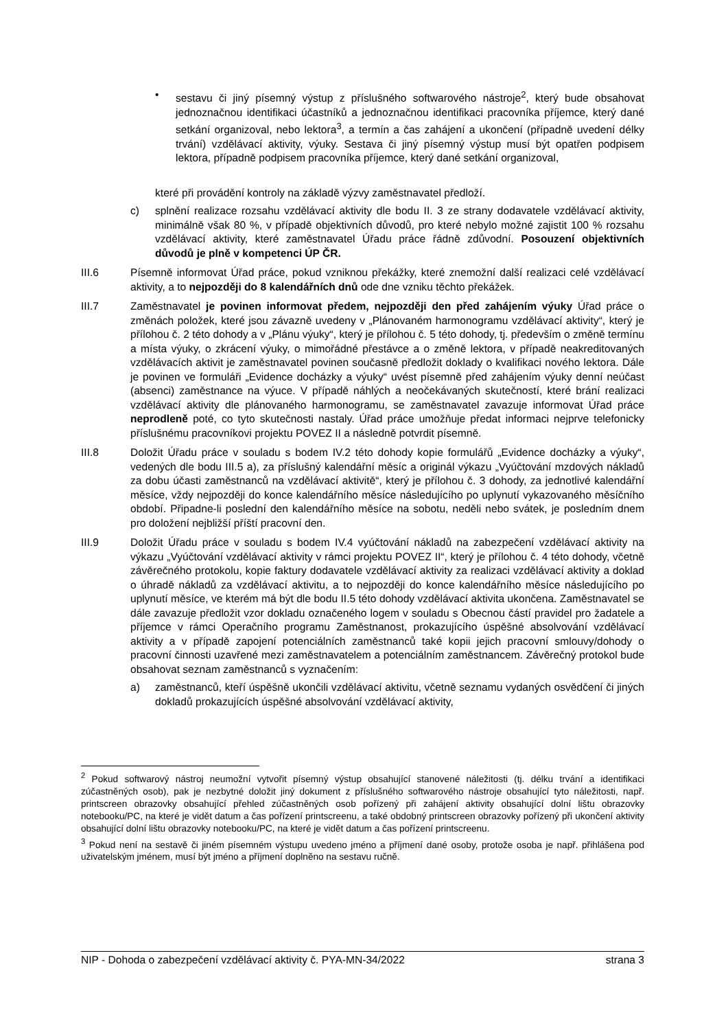• sestavu či jiný písemný výstup z příslušného softwarového nástroje<sup>2</sup>, který bude obsahovat jednoznačnou identifikaci účastníků a jednoznačnou identifikaci pracovníka příjemce, který dané setkání organizoval, nebo lektora<sup>3</sup>, a termín a čas zahájení a ukončení (případně uvedení délky trvání) vzdělávací aktivity, výuky. Sestava či jiný písemný výstup musí být opatřen podpisem lektora, případně podpisem pracovníka příjemce, který dané setkání organizoval,
které při provádění kontroly na základě výzvy zaměstnavatel předloží.
c) splnění realizace rozsahu vzdělávací aktivity dle bodu II. 3 ze strany dodavatele vzdělávací aktivity, minimálně však 80 %, v případě objektivních důvodů, pro které nebylo možné zajistit 100 % rozsahu vzdělávací aktivity, které zaměstnavatel Úřadu práce řádně zdůvodní. Posouzení objektivních důvodů je plně v kompetenci ÚP ČR.
III.6 Písemně informovat Úřad práce, pokud vzniknou překážky, které znemožní další realizaci celé vzdělávací aktivity, a to nejpozději do 8 kalendářních dnů ode dne vzniku těchto překážek.
III.7 Zaměstnavatel je povinen informovat předem, nejpozději den před zahájením výuky Úřad práce o změnách položek, které jsou závazně uvedeny v „Plánovaném harmonogramu vzdělávací aktivity“, který je přílohou č. 2 této dohody a v „Plánu výuky“, který je přílohou č. 5 této dohody, tj. především o změně termínu a místa výuky, o zkrácení výuky, o mimořádné přestávce a o změně lektora, v případě neakreditovaných vzdělávacích aktivit je zaměstnavatel povinen současně předložit doklady o kvalifikaci nového lektora. Dále je povinen ve formuláři „Evidence docházky a výuky“ uvést písemně před zahájením výuky denní neúčast (absenci) zaměstnance na výuce. V případě náhlých a neočekávaných skutečností, které brání realizaci vzdělávací aktivity dle plánovaného harmonogramu, se zaměstnavatel zavazuje informovat Úřad práce neprodleně poté, co tyto skutečnosti nastaly. Úřad práce umožňuje předat informaci nejprve telefonicky příslušnému pracovníkovi projektu POVEZ II a následně potvrdit písemně.
III.8 Doložit Úřadu práce v souladu s bodem IV.2 této dohody kopie formulářů „Evidence docházky a výuky“, vedených dle bodu III.5 a), za příslušný kalendářní měsíc a originál výkazu „Vyúčtování mzdových nákladů za dobu účasti zaměstnanců na vzdělávací aktivitě“, který je přílohou č. 3 dohody, za jednotlivé kalendářní měsíce, vždy nejpozději do konce kalendářního měsíce následujícího po uplynutí vykazovaného měsíčního období. Připadne-li poslední den kalendářního měsíce na sobotu, neděli nebo svátek, je posledním dnem pro doložení nejbližší příští pracovní den.
III.9 Doložit Úřadu práce v souladu s bodem IV.4 vyúčtování nákladů na zabezpečení vzdělávací aktivity na výkazu „Vyúčtování vzdělávací aktivity v rámci projektu POVEZ II“, který je přílohou č. 4 této dohody, včetně závěrečného protokolu, kopie faktury dodavatele vzdělávací aktivity za realizaci vzdělávací aktivity a doklad o úhradě nákladů za vzdělávací aktivitu, a to nejpozději do konce kalendářního měsíce následujícího po uplynutí měsíce, ve kterém má být dle bodu II.5 této dohody vzdělávací aktivita ukončena. Zaměstnavatel se dále zavazuje předložit vzor dokladu označeného logem v souladu s Obecnou částí pravidel pro žadatele a příjemce v rámci Operačního programu Zaměstnanost, prokazujícího úspěšné absolvování vzdělávací aktivity a v případě zapojení potenciálních zaměstnanců také kopii jejich pracovní smlouvy/dohody o pracovní činnosti uzavřené mezi zaměstnavatelem a potenciálním zaměstnancem. Závěrečný protokol bude obsahovat seznam zaměstnanců s vyznačením:
a) zaměstnanců, kteří úspěšně ukončili vzdělávací aktivitu, včetně seznamu vydaných osvědčení či jiných dokladů prokazujících úspěšné absolvování vzdělávací aktivity,
<sup>2</sup> Pokud softwarový nástroj neumožní vytvořit písemný výstup obsahující stanovené náležitosti (tj. délku trvání a identifikaci zúčastněných osob), pak je nezbytné doložit jiný dokument z příslušného softwarového nástroje obsahující tyto náležitosti, např. printscreen obrazovky obsahující přehled zúčastněných osob pořízený při zahájení aktivity obsahující dolní lištu obrazovky notebooku/PC, na které je vidět datum a čas pořízení printscreenu, a také obdobný printscreen obrazovky pořízený při ukončení aktivity obsahující dolní lištu obrazovky notebooku/PC, na které je vidět datum a čas pořízení printscreenu.
<sup>3</sup> Pokud není na sestavě či jiném písemném výstupu uvedeno jméno a příjmení dané osoby, protože osoba je např. přihlášena pod uživatelským jménem, musí být jméno a příjmení doplněno na sestavu ručně.
NIP - Dohoda o zabezpečení vzdělávací aktivity č. PYA-MN-34/2022 strana 3